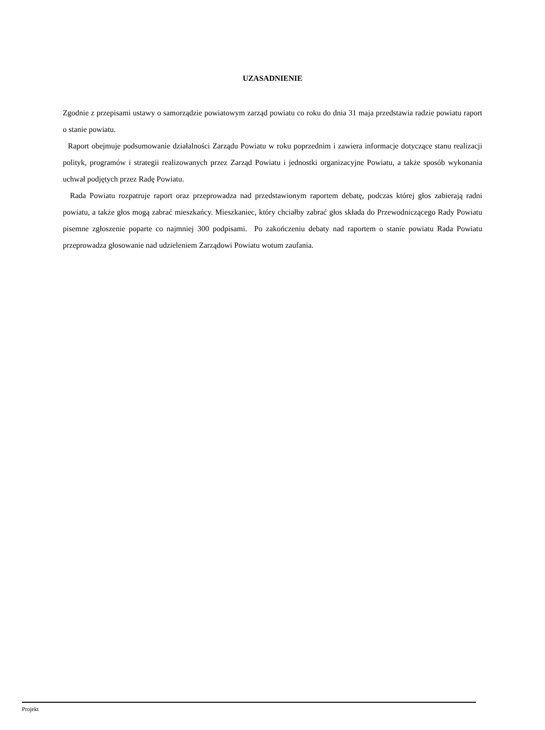UZASADNIENIE
Zgodnie z przepisami ustawy o samorządzie powiatowym zarząd powiatu co roku do dnia 31 maja przedstawia radzie powiatu raport o stanie powiatu.
Raport obejmuje podsumowanie działalności Zarządu Powiatu w roku poprzednim i zawiera informacje dotyczące stanu realizacji polityk, programów i strategii realizowanych przez Zarząd Powiatu i jednostki organizacyjne Powiatu, a także sposób wykonania uchwał podjętych przez Radę Powiatu.
Rada Powiatu rozpatruje raport oraz przeprowadza nad przedstawionym raportem debatę, podczas której głos zabierają radni powiatu, a także głos mogą zabrać mieszkańcy. Mieszkaniec, który chciałby zabrać głos składa do Przewodniczącego Rady Powiatu pisemne zgłoszenie poparte co najmniej 300 podpisami. Po zakończeniu debaty nad raportem o stanie powiatu Rada Powiatu przeprowadza głosowanie nad udzieleniem Zarządowi Powiatu wotum zaufania.
Projekt